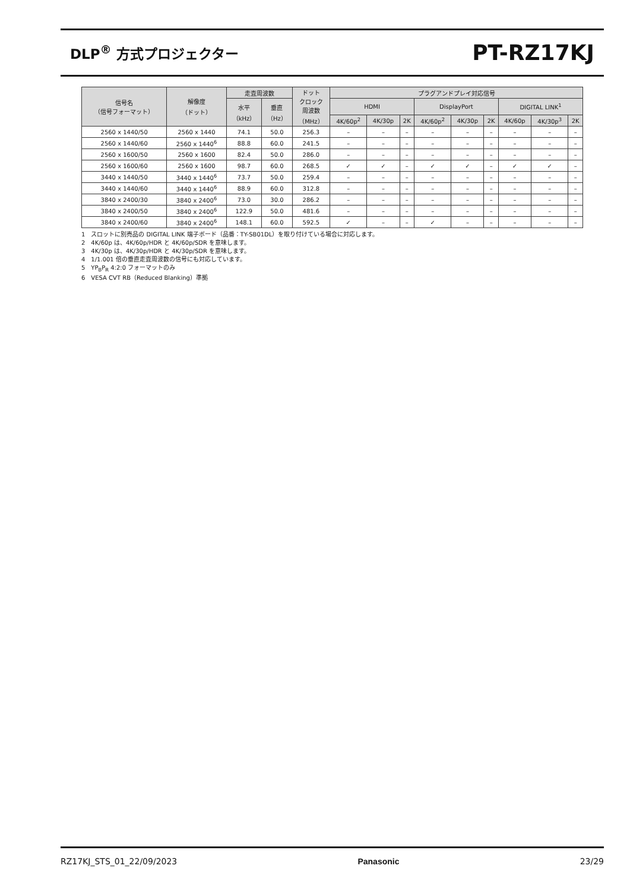DLP<sup>®</sup> 方式プロジェクター
PT-RZ17KJ
| 信号名 （信号フォーマット） | 解像度 （ドット） | 走査周波数 | | ドット クロック 周波数 （MHz） | プラグアンドプレイ対応信号 | | | | | | | | |
| --- | --- | --- | --- | --- | --- | --- | --- | --- | --- | --- | --- | --- | --- |
| | | 水平 （kHz） | 垂直 （Hz） | | HDMI | | | DisplayPort | | | DIGITAL LINK<sup>1</sup> | | |
| | | | | | 4K/60p<sup>2</sup> | 4K/30p | 2K | 4K/60p<sup>2</sup> | 4K/30p | 2K | 4K/60p | 4K/30p<sup>3</sup> | 2K |
| 2560 x 1440/50 | 2560 x 1440 | 74.1 | 50.0 | 256.3 | – | – | – | – | – | – | – | – | – |
| 2560 x 1440/60 | 2560 x 1440<sup>6</sup> | 88.8 | 60.0 | 241.5 | – | – | – | – | – | – | – | – | – |
| 2560 x 1600/50 | 2560 x 1600 | 82.4 | 50.0 | 286.0 | – | – | – | – | – | – | – | – | – |
| 2560 x 1600/60 | 2560 x 1600 | 98.7 | 60.0 | 268.5 | ✓ | ✓ | – | ✓ | ✓ | – | ✓ | ✓ | – |
| 3440 x 1440/50 | 3440 x 1440<sup>6</sup> | 73.7 | 50.0 | 259.4 | – | – | – | – | – | – | – | – | – |
| 3440 x 1440/60 | 3440 x 1440<sup>6</sup> | 88.9 | 60.0 | 312.8 | – | – | – | – | – | – | – | – | – |
| 3840 x 2400/30 | 3840 x 2400<sup>6</sup> | 73.0 | 30.0 | 286.2 | – | – | – | – | – | – | – | – | – |
| 3840 x 2400/50 | 3840 x 2400<sup>6</sup> | 122.9 | 50.0 | 481.6 | – | – | – | – | – | – | – | – | – |
| 3840 x 2400/60 | 3840 x 2400<sup>6</sup> | 148.1 | 60.0 | 592.5 | ✓ | – | – | ✓ | – | – | – | – | – |
1　スロットに別売品の DIGITAL LINK 端子ボード（品番：TY-SB01DL）を取り付けている場合に対応します。
2　4K/60p は、4K/60p/HDR と 4K/60p/SDR を意味します。
3　4K/30p は、4K/30p/HDR と 4K/30p/SDR を意味します。
4　1/1.001 倍の垂直走査周波数の信号にも対応しています。
5　YP<sub>B</sub>P<sub>R</sub> 4:2:0 フォーマットのみ
6　VESA CVT RB（Reduced Blanking）準拠
RZ17KJ_STS_01_22/09/2023 Panasonic 23/29